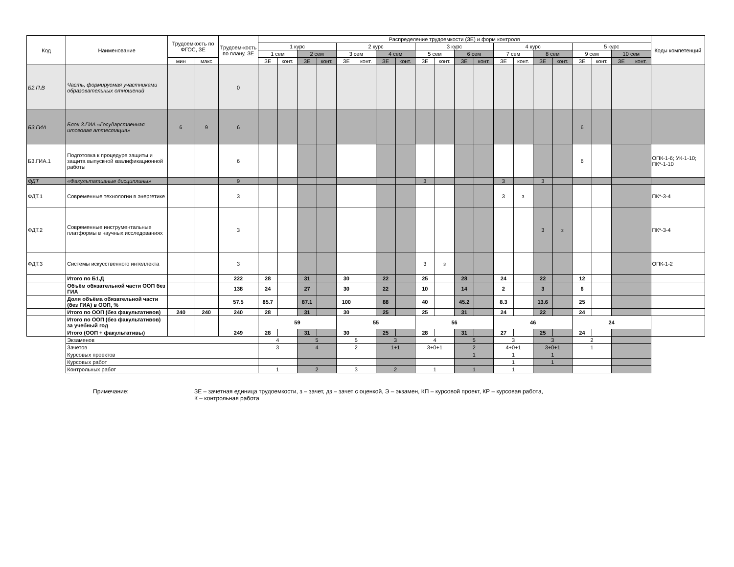| Код | Наименование | Трудоемкость по ФГОС, ЗЕ | | Трудоем-кость по плану, ЗЕ | Распределение трудоемкости (ЗЕ) и форм контроля | | | | | | | | | | | | | | | | | | | | Коды компетенций |
| --- | --- | --- | --- | --- | --- | --- | --- | --- | --- | --- | --- | --- | --- | --- | --- | --- | --- | --- | --- | --- | --- | --- | --- | --- | --- |
| | | | | | 1 курс | | | | 2 курс | | | | 3 курс | | | | 4 курс | | | | 5 курс | | | | |
| | | | | | 1 сем | | 2 сем | | 3 сем | | 4 сем | | 5 сем | | 6 сем | | 7 сем | | 8 сем | | 9 сем | | 10 сем | | |
| | | мин | макс | | ЗЕ | конт. | ЗЕ | конт. | ЗЕ | конт. | ЗЕ | конт. | ЗЕ | конт. | ЗЕ | конт. | ЗЕ | конт. | ЗЕ | конт. | ЗЕ | конт. | ЗЕ | конт. | |
| Б2.П.В | Часть, формируемая участниками образовательных отношений | | | 0 | | | | | | | | | | | | | | | | | | | | | |
| Б3.ГИА | Блок 3.ГИА «Государственная итоговая аттестация» | 6 | 9 | 6 | | | | | | | | | | | | | | | | | 6 | | | | |
| Б3.ГИА.1 | Подготовка к процедуре защиты и защита выпускной квалификационной работы | | | 6 | | | | | | | | | | | | | | | | | 6 | | | | ОПК-1-6; УК-1-10; ПК*-1-10 |
| ФДТ | «Факультативные дисциплины» | | | 9 | | | | | | | | | 3 | | | | 3 | | 3 | | | | | | |
| ФДТ.1 | Современные технологии в энергетике | | | 3 | | | | | | | | | | | | | 3 | з | | | | | | | ПК*-3-4 |
| ФДТ.2 | Современные инструментальные платформы в научных исследованиях | | | 3 | | | | | | | | | | | | | | | 3 | з | | | | | ПК*-3-4 |
| ФДТ.3 | Системы искусственного интеллекта | | | 3 | | | | | | | | | 3 | з | | | | | | | | | | | ОПК-1-2 |
| | Итого по Б1.Д | | | 222 | 28 | | 31 | | 30 | | 22 | | 25 | | 28 | | 24 | | 22 | | 12 | | | | |
| | Объём обязательной части ООП без ГИА | | | 138 | 24 | | 27 | | 30 | | 22 | | 10 | | 14 | | 2 | | 3 | | 6 | | | | |
| | Доля объёма обязательной части (без ГИА) в ООП, % | | | 57.5 | 85.7 | | 87.1 | | 100 | | 88 | | 40 | | 45.2 | | 8.3 | | 13.6 | | 25 | | | | |
| | Итого по ООП (без факультативов) | 240 | 240 | 240 | 28 | | 31 | | 30 | | 25 | | 25 | | 31 | | 24 | | 22 | | 24 | | | | |
| | Итого по ООП (без факультативов) за учебный год | | | | 59 | | | | 55 | | | | 56 | | | | 46 | | | | 24 | | | | |
| | Итого (ООП + факультативы) | | | 249 | 28 | | 31 | | 30 | | 25 | | 28 | | 31 | | 27 | | 25 | | 24 | | | | |
| | Экзаменов | | | | 4 | | 5 | | 5 | | 3 | | 4 | | 5 | | 3 | | 3 | | 2 | | | | |
| | Зачетов | | | | 3 | | 4 | | 2 | | 1+1 | | 3+0+1 | | 2 | | 4+0+1 | | 3+0+1 | | 1 | | | | |
| | Курсовых проектов | | | | | | | | | | | | | | 1 | | 1 | | 1 | | | | | | |
| | Курсовых работ | | | | | | | | | | | | | | | | 1 | | 1 | | | | | | |
| | Контрольных работ | | | | 1 | | 2 | | 3 | | 2 | | 1 | | 1 | | 1 | | | | | | | | |
Примечание: ЗЕ – зачетная единица трудоемкости, з – зачет, дз – зачет с оценкой, Э – экзамен, КП – курсовой проект, КР – курсовая работа,
К – контрольная работа